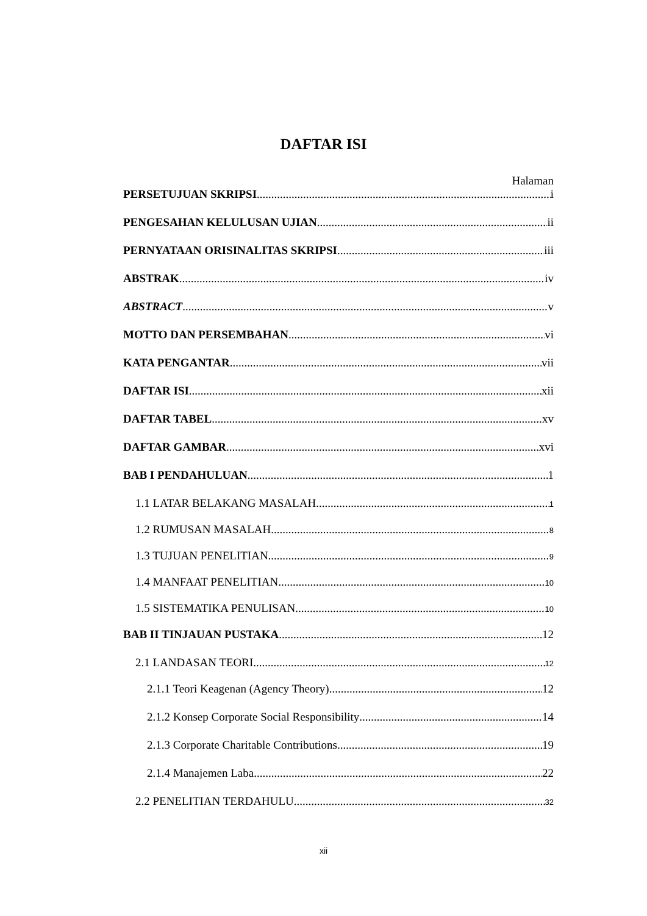DAFTAR ISI
Halaman
PERSETUJUAN SKRIPSI i
PENGESAHAN KELULUSAN UJIAN ii
PERNYATAAN ORISINALITAS SKRIPSI iii
ABSTRAK iv
ABSTRACT v
MOTTO DAN PERSEMBAHAN vi
KATA PENGANTAR vii
DAFTAR ISI xii
DAFTAR TABEL xv
DAFTAR GAMBAR xvi
BAB I PENDAHULUAN 1
1.1 LATAR BELAKANG MASALAH 1
1.2 RUMUSAN MASALAH 8
1.3 TUJUAN PENELITIAN 9
1.4 MANFAAT PENELITIAN 10
1.5 SISTEMATIKA PENULISAN 10
BAB II TINJAUAN PUSTAKA 12
2.1 LANDASAN TEORI 12
2.1.1 Teori Keagenan (Agency Theory) 12
2.1.2 Konsep Corporate Social Responsibility 14
2.1.3 Corporate Charitable Contributions 19
2.1.4 Manajemen Laba 22
2.2 PENELITIAN TERDAHULU 32
xii